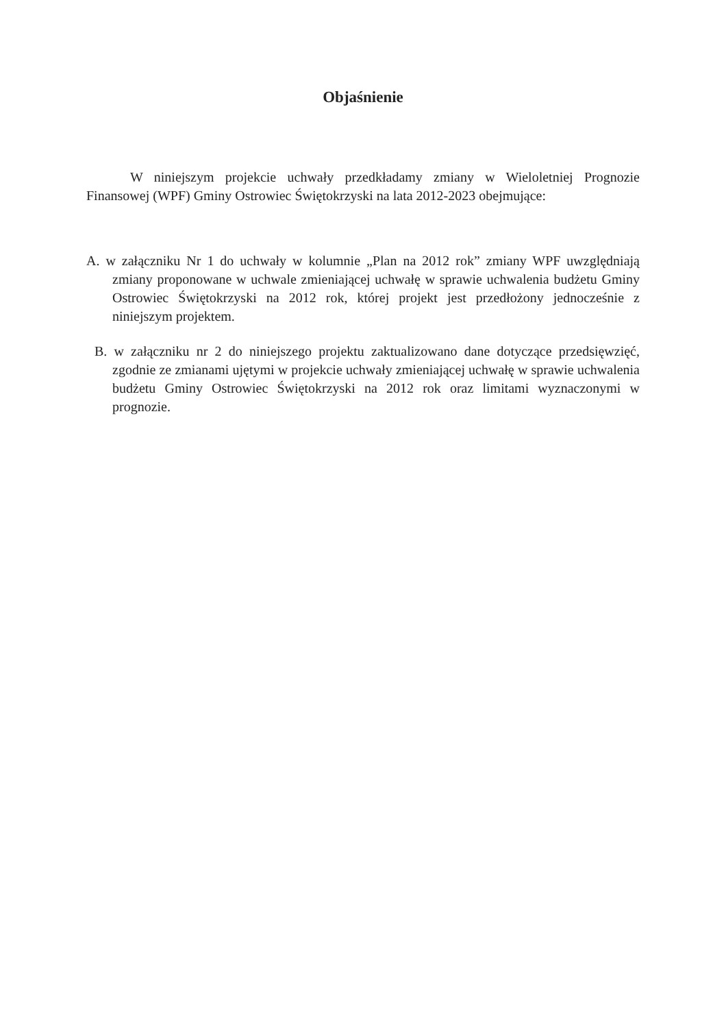Objaśnienie
W niniejszym projekcie uchwały przedkładamy zmiany w Wieloletniej Prognozie Finansowej (WPF) Gminy Ostrowiec Świętokrzyski na lata 2012-2023 obejmujące:
A. w załączniku Nr 1 do uchwały w kolumnie „Plan na 2012 rok” zmiany WPF uwzględniają zmiany proponowane w uchwale zmieniającej uchwałę w sprawie uchwalenia budżetu Gminy Ostrowiec Świętokrzyski na 2012 rok, której projekt jest przedłożony jednocześnie z niniejszym projektem.
B. w załączniku nr 2 do niniejszego projektu zaktualizowano dane dotyczące przedsięwzięć, zgodnie ze zmianami ujętymi w projekcie uchwały zmieniającej uchwałę w sprawie uchwalenia budżetu Gminy Ostrowiec Świętokrzyski na 2012 rok oraz limitami wyznaczonymi w prognozie.